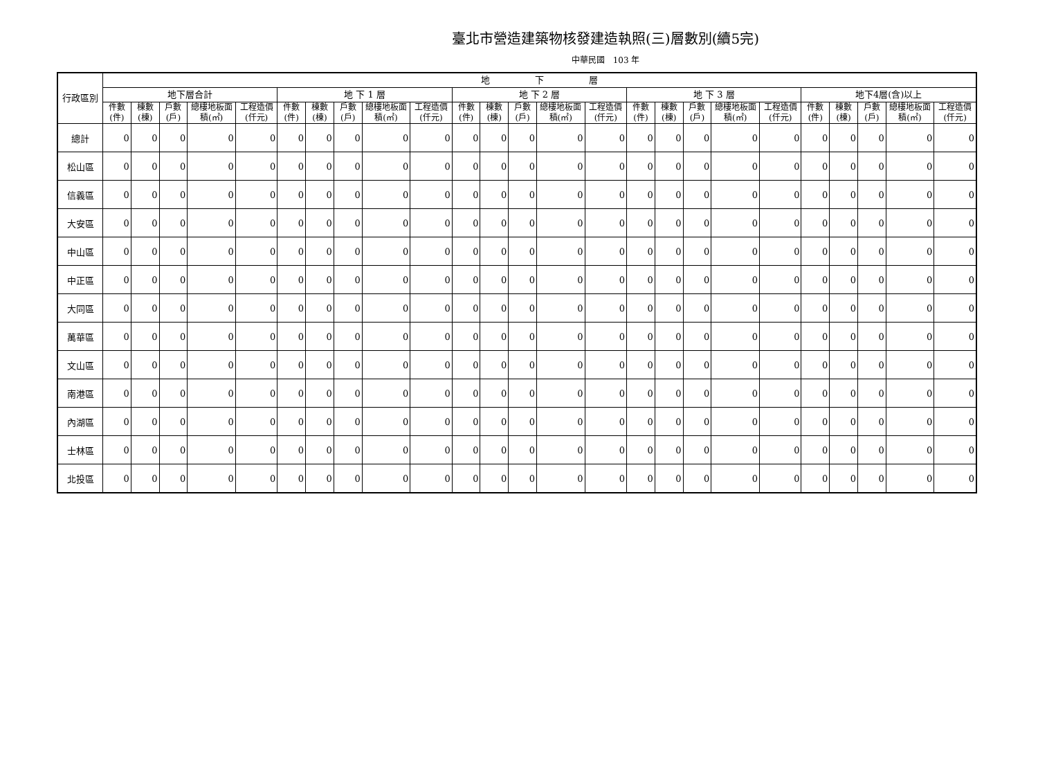臺北市營造建築物核發建造執照(三)層數別(續5完)
中華民國　103 年
| 行政區別 | 地 下 層 | | | | | | | | | | | | | | | | | | | | | | | | |
| --- | --- | --- | --- | --- | --- | --- | --- | --- | --- | --- | --- | --- | --- | --- | --- | --- | --- | --- | --- | --- | --- | --- | --- | --- | --- |
| | 地下層合計 | | | | | 地 下 1 層 | | | | | 地 下 2 層 | | | | | 地 下 3 層 | | | | | 地下4層(含)以上 | | | | |
| | 件數(件) | 棟數(棟) | 戶數(戶) | 總樓地板面積(㎡) | 工程造價(仟元) | 件數(件) | 棟數(棟) | 戶數(戶) | 總樓地板面積(㎡) | 工程造價(仟元) | 件數(件) | 棟數(棟) | 戶數(戶) | 總樓地板面積(㎡) | 工程造價(仟元) | 件數(件) | 棟數(棟) | 戶數(戶) | 總樓地板面積(㎡) | 工程造價(仟元) | 件數(件) | 棟數(棟) | 戶數(戶) | 總樓地板面積(㎡) | 工程造價(仟元) |
| 總計 | 0 | 0 | 0 | 0 | 0 | 0 | 0 | 0 | 0 | 0 | 0 | 0 | 0 | 0 | 0 | 0 | 0 | 0 | 0 | 0 | 0 | 0 | 0 | 0 | 0 |
| 松山區 | 0 | 0 | 0 | 0 | 0 | 0 | 0 | 0 | 0 | 0 | 0 | 0 | 0 | 0 | 0 | 0 | 0 | 0 | 0 | 0 | 0 | 0 | 0 | 0 | 0 |
| 信義區 | 0 | 0 | 0 | 0 | 0 | 0 | 0 | 0 | 0 | 0 | 0 | 0 | 0 | 0 | 0 | 0 | 0 | 0 | 0 | 0 | 0 | 0 | 0 | 0 | 0 |
| 大安區 | 0 | 0 | 0 | 0 | 0 | 0 | 0 | 0 | 0 | 0 | 0 | 0 | 0 | 0 | 0 | 0 | 0 | 0 | 0 | 0 | 0 | 0 | 0 | 0 | 0 |
| 中山區 | 0 | 0 | 0 | 0 | 0 | 0 | 0 | 0 | 0 | 0 | 0 | 0 | 0 | 0 | 0 | 0 | 0 | 0 | 0 | 0 | 0 | 0 | 0 | 0 | 0 |
| 中正區 | 0 | 0 | 0 | 0 | 0 | 0 | 0 | 0 | 0 | 0 | 0 | 0 | 0 | 0 | 0 | 0 | 0 | 0 | 0 | 0 | 0 | 0 | 0 | 0 | 0 |
| 大同區 | 0 | 0 | 0 | 0 | 0 | 0 | 0 | 0 | 0 | 0 | 0 | 0 | 0 | 0 | 0 | 0 | 0 | 0 | 0 | 0 | 0 | 0 | 0 | 0 | 0 |
| 萬華區 | 0 | 0 | 0 | 0 | 0 | 0 | 0 | 0 | 0 | 0 | 0 | 0 | 0 | 0 | 0 | 0 | 0 | 0 | 0 | 0 | 0 | 0 | 0 | 0 | 0 |
| 文山區 | 0 | 0 | 0 | 0 | 0 | 0 | 0 | 0 | 0 | 0 | 0 | 0 | 0 | 0 | 0 | 0 | 0 | 0 | 0 | 0 | 0 | 0 | 0 | 0 | 0 |
| 南港區 | 0 | 0 | 0 | 0 | 0 | 0 | 0 | 0 | 0 | 0 | 0 | 0 | 0 | 0 | 0 | 0 | 0 | 0 | 0 | 0 | 0 | 0 | 0 | 0 | 0 |
| 內湖區 | 0 | 0 | 0 | 0 | 0 | 0 | 0 | 0 | 0 | 0 | 0 | 0 | 0 | 0 | 0 | 0 | 0 | 0 | 0 | 0 | 0 | 0 | 0 | 0 | 0 |
| 士林區 | 0 | 0 | 0 | 0 | 0 | 0 | 0 | 0 | 0 | 0 | 0 | 0 | 0 | 0 | 0 | 0 | 0 | 0 | 0 | 0 | 0 | 0 | 0 | 0 | 0 |
| 北投區 | 0 | 0 | 0 | 0 | 0 | 0 | 0 | 0 | 0 | 0 | 0 | 0 | 0 | 0 | 0 | 0 | 0 | 0 | 0 | 0 | 0 | 0 | 0 | 0 | 0 |